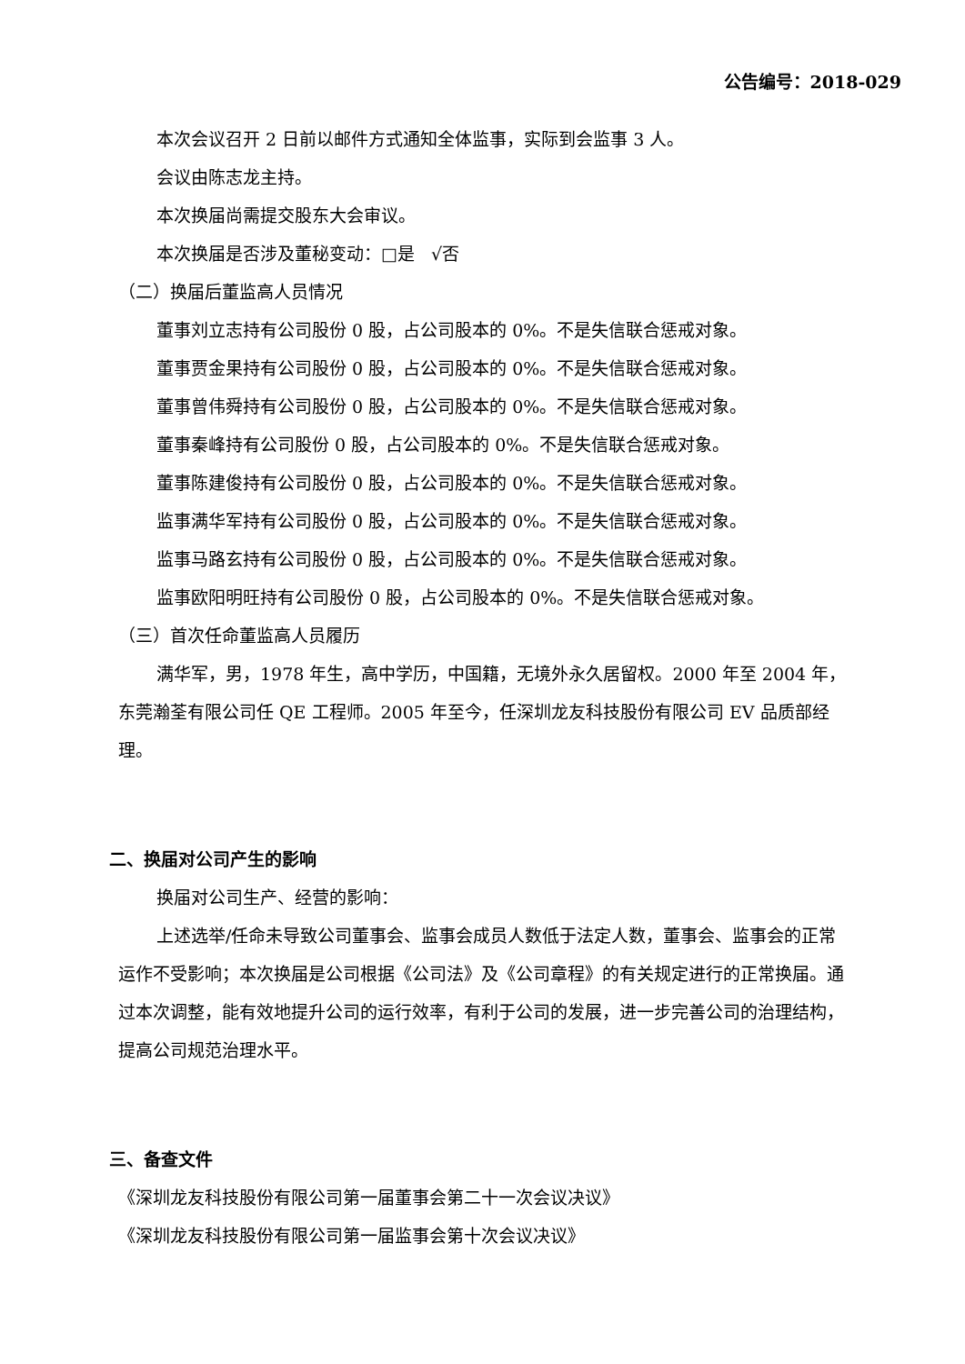公告编号：2018-029
本次会议召开 2 日前以邮件方式通知全体监事，实际到会监事 3 人。
会议由陈志龙主持。
本次换届尚需提交股东大会审议。
本次换届是否涉及董秘变动：□是 √否
（二）换届后董监高人员情况
董事刘立志持有公司股份 0 股，占公司股本的 0%。不是失信联合惩戒对象。
董事贾金果持有公司股份 0 股，占公司股本的 0%。不是失信联合惩戒对象。
董事曾伟舜持有公司股份 0 股，占公司股本的 0%。不是失信联合惩戒对象。
董事秦峰持有公司股份 0 股，占公司股本的 0%。不是失信联合惩戒对象。
董事陈建俊持有公司股份 0 股，占公司股本的 0%。不是失信联合惩戒对象。
监事满华军持有公司股份 0 股，占公司股本的 0%。不是失信联合惩戒对象。
监事马路玄持有公司股份 0 股，占公司股本的 0%。不是失信联合惩戒对象。
监事欧阳明旺持有公司股份 0 股，占公司股本的 0%。不是失信联合惩戒对象。
（三）首次任命董监高人员履历
满华军，男，1978 年生，高中学历，中国籍，无境外永久居留权。2000 年至 2004 年，东莞瀚荃有限公司任 QE 工程师。2005 年至今，任深圳龙友科技股份有限公司 EV 品质部经理。
二、换届对公司产生的影响
换届对公司生产、经营的影响：
上述选举/任命未导致公司董事会、监事会成员人数低于法定人数，董事会、监事会的正常运作不受影响；本次换届是公司根据《公司法》及《公司章程》的有关规定进行的正常换届。通过本次调整，能有效地提升公司的运行效率，有利于公司的发展，进一步完善公司的治理结构，提高公司规范治理水平。
三、备查文件
《深圳龙友科技股份有限公司第一届董事会第二十一次会议决议》
《深圳龙友科技股份有限公司第一届监事会第十次会议决议》